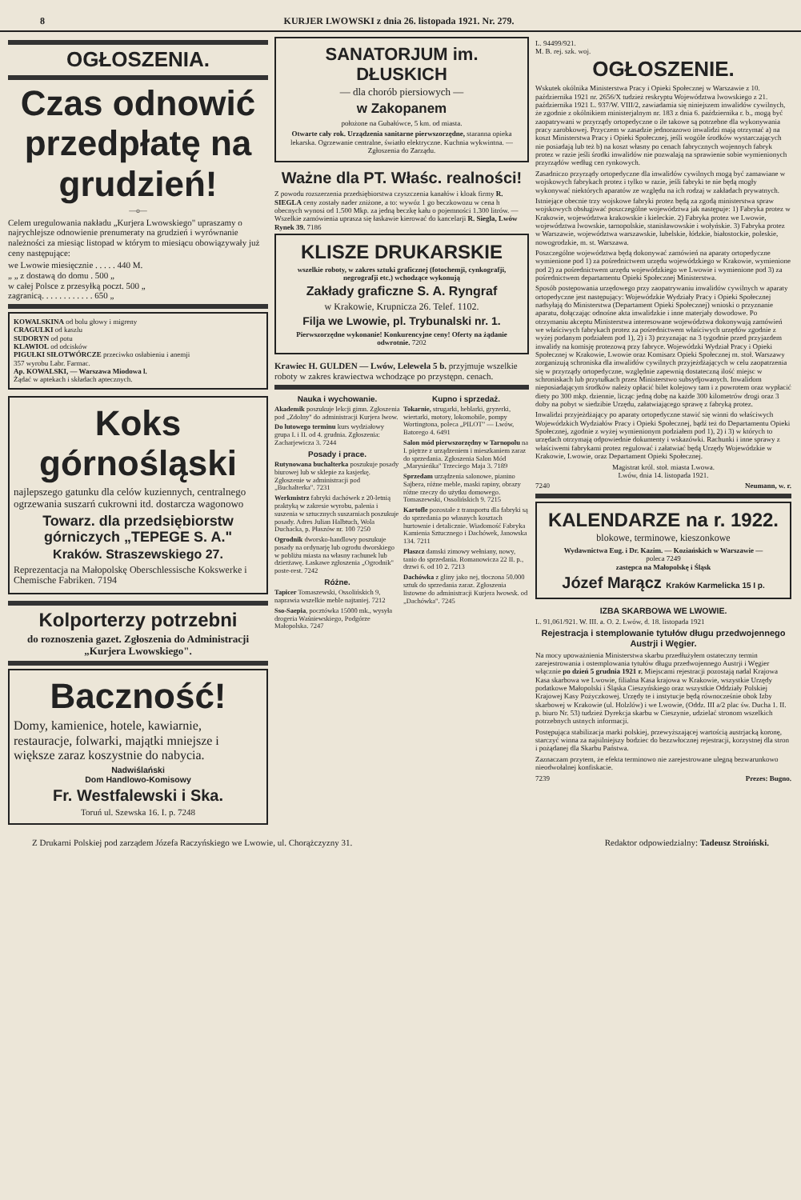8 KURJER LWOWSKI z dnia 26. listopada 1921. Nr. 279.
OGŁOSZENIA.
Czas odnowić przedpłatę na grudzień!
—o—
Celem uregulowania nakładu „Kurjera Lwowskiego" upraszamy o najrychlejsze odnowienie prenumeraty na grudzień i wyrównanie należności za miesiąc listopad w którym to miesiącu obowiązywały już ceny następujące:
we Lwowie miesięcznie . . . . . 440 M.
„ „ z dostawą do domu . 500 „
w całej Polsce z przesyłką poczt. 500 „
zagranicą. . . . . . . . . . . . 650 „
KOWALSKINA od bolu głowy i migreny
CRAGULKI od kaszlu
SUDORYN od potu
KLAWIOL od odcisków
PIGUŁKI SIŁOTWÓRCZE przeciwko osłabieniu i anemji
357 wyrobu Labr. Farmac.
Ap. KOWALSKI, — Warszawa Miodowa l.
Żądać w aptekach i składach aptecznych.
Koks górnośląski
najlepszego gatunku dla celów kuziennych, centralnego ogrzewania suszarń cukrowni itd. dostarcza wagonowo
Towarz. dla przedsiębiorstw górniczych „TEPEGE S. A."
Kraków. Straszewskiego 27.
Reprezentacja na Małopolskę Oberschlessische Kokswerke i Chemische Fabriken. 7194
Kolporterzy potrzebni
do roznoszenia gazet. Zgłoszenia do Administracji „Kurjera Lwowskiego".
Baczność!
Domy, kamienice, hotele, kawiarnie, restauracje, folwarki, majątki mniejsze i większe zaraz koszystnie do nabycia.
Nadwiślański
Dom Handlowo-Komisowy
Fr. Westfalewski i Ska.
Toruń ul. Szewska 16. I. p. 7248
SANATORJUM im. DŁUSKICH
— dla chorób piersiowych —
w Zakopanem
położone na Gubałówce, 5 km. od miasta.
Otwarte cały rok. Urządzenia sanitarne pierwszorzędne, staranna opieka lekarska. Ogrzewanie centralne, światło elektryczne. Kuchnia wykwintna. — Zgłoszenia do Zarządu.
Ważne dla PT. Właśc. realności!
Z powodu rozszerzenia przedsiębiorstwa czyszczenia kanałów i kloak firmy R. SIEGLA ceny zostały nader zniżone, a to: wywóz 1 go beczkowozu w cena h obecnych wynosi od 1.500 Mkp. za jedną beczkę kału o pojemności 1.300 litrów. — Wszelkie zamówienia uprasza się łaskawie kierować do kancelarji R. Siegla, Lwów Rynek 39. 7186
KLISZE DRUKARSKIE
wszelkie roboty, w zakres sztuki graficznej (fotochemji, cynkografji, negrografji etc.) wchodzące wykonują
Zakłady graficzne S. A. Ryngraf
w Krakowie, Krupnicza 26. Telef. 1102.
Filja we Lwowie, pl. Trybunalski nr. 1.
Pierwszorzędne wykonanie! Konkurencyjne ceny! Oferty na żądanie odwrotnie. 7202
Krawiec H. GULDEN — Lwów, Lelewela 5 b. przyjmuje wszelkie roboty w zakres krawiectwa wchodzące po przystępn. cenach.
Nauka i wychowanie.
Akademik poszukuje lekcji gimn. Zgłoszenia pod „Zdolny" do administracji Kurjera lwow.
Do lutowego terminu kurs wydziałowy grupa I. i II. od 4. grudnia. Zgłoszenia: Zacharjewicza 3. 7244
Posady i prace.
Rutynowana buchalterka poszukuje posady biurowej lub w sklepie za kasjerkę. Zgłoszenie w administracji pod „Buchalterka". 7231
Werkmistrz fabryki dachówek z 20-letnią praktyką w zakresie wyrobu, palenia i suszenia w sztucznych suszarniach poszukuje posady. Adres Julian Halbtuch, Wola Duchacka, p. Płaszów nr. 100 7250
Ogrodnik dworsko-handlowy poszukuje posady na ordynarję lub ogrodu dworskiego w pobliżu miasta na własny rachunek lub dzierżawę. Łaskawe zgłoszenia „Ogrodnik" poste-rest. 7242
Różne.
Tapicer Tomaszewski, Ossolińskich 9, naprawia wszelkie meble najtaniej. 7212
Sso-Saepia, pocztówka 15000 mk., wysyła drogeria Waśniewskiego, Podgórze Małopolska. 7247
Kupno i sprzedaż.
Tokarnie, strugarki, heblarki, gryzerki, wiertarki, motory, lokomobile, pompy Wortingtona, poleca „PILOT" — Lwów, Batorego 4. 6491
Salon mód pierwszorzędny w Tarnopolu na I. piętrze z urządzeniem i mieszkaniem zaraz do sprzedania. Zgłoszenia Salon Mód „Marysieńka" Trzeciego Maja 3. 7189
Sprzedam urządzenia salonowe, pianino Sajbera, różne meble, maski rapiny, obrazy różne rzeczy do użytku domowego. Tomaszewski, Ossolińskich 9. 7215
Kartofle pozostałe z transportu dla fabryki są do sprzedania po własnych kosztach hurtownie i detalicznie. Wiadomość Fabryka Kamienia Sztucznego i Dachówek, Janowska 134. 7211
Płaszcz damski zimowy wełniany, nowy, tanio do sprzedania. Romanowicza 22 II. p., drzwi 6. od 10 2. 7213
Dachówka z gliny jako nej, tłoczona 50.000 sztuk do sprzedania zaraz. Zgłoszenia listowne do administracji Kurjera lwowsk. od „Dachówka". 7245
L. 94499/921.
M. B. rej. szk. woj.
OGŁOSZENIE.
Wskutek okólnika Ministerstwa Pracy i Opieki Społecznej w Warszawie z 10. października 1921 nr. 2656/X tudzież reskryptu Województwa lwowskiego z 21. października 1921 L. 937/W. VIII/2, zawiadamia się niniejszem inwalidów cywilnych, że zgodnie z okólnikiem ministerjalnym nr. 183 z dnia 6. października r. b., mogą być zaopatrywani w przyrządy ortopedyczne o ile takowe są potrzebne dla wykonywania pracy zarobkowej. Przyczem w zasadzie jednorazowo inwalidzi mają otrzymać a) na koszt Ministerstwa Pracy i Opieki Społecznej, jeśli wogóle środków wystarczających nie posiadają lub też b) na koszt własny po cenach fabrycznych wojennych fabryk protez w razie jeśli środki inwalidów nie pozwalają na sprawienie sobie wymienionych przyrządów według cen rynkowych.
Zasadniczo przyrządy ortopedyczne dla inwalidów cywilnych mogą być zamawiane w wojskowych fabrykach protez i tylko w razie, jeśli fabryki te nie będą mogły wykonywać niektórych aparatów ze względu na ich rodzaj w zakładach prywatnych.
Istniejące obecnie trzy wojskowe fabryki protez będą za zgodą ministerstwa spraw wojskowych obsługiwać poszczególne województwa jak następuje: 1) Fabryka protez w Krakowie, województwa krakowskie i kieleckie. 2) Fabryka protez we Lwowie, województwa lwowskie, tarnopolskie, stanisławowskie i wołyńskie. 3) Fabryka protez w Warszawie, województwa warszawskie, lubelskie, łódzkie, białostockie, poleskie, nowogrodzkie, m. st. Warszawa.
Poszczególne województwa będą dokonywać zamówień na aparaty ortopedyczne wymienione pod 1) za pośrednictwem urzędu wojewódzkiego w Krakowie, wymienione pod 2) za pośrednictwem urzędu wojewódzkiego we Lwowie i wymienione pod 3) za pośrednictwem departamentu Opieki Społecznej Ministerstwa.
Sposób postępowania urzędowego przy zaopatrywaniu inwalidów cywilnych w aparaty ortopedyczne jest następujący: Wojewódzkie Wydziały Pracy i Opieki Społecznej nadsyłają do Ministerstwa (Departament Opieki Społecznej) wnioski o przyznanie aparatu, dołączając odnośne akta inwalidzkie i inne materjały dowodowe. Po otrzymaniu akceptu Ministerstwa interesowane województwa dokonywują zamówień we właściwych fabrykach protez za pośrednictwem właściwych urzędów zgodnie z wyżej podanym podziałem pod 1), 2) i 3) przyznając na 3 tygodnie przed przyjazdem inwalidy na komisję protezową przy fabryce. Wojewódzki Wydział Pracy i Opieki Społecznej w Krakowie, Lwowie oraz Komisarz Opieki Społecznej m. stoł. Warszawy zorganizują schroniska dla inwalidów cywilnych przyjeżdżających w celu zaopatrzenia się w przyrządy ortopedyczne, względnie zapewnią dostateczną ilość miejsc w schroniskach lub przytułkach przez Ministerstwo subsydjowanych. Inwalidom nieposiadającym środków należy opłacić bilet kolejowy tam i z powrotem oraz wypłacić diety po 300 mkp. dziennie, licząc jedną dobę na każde 300 kilometrów drogi oraz 3 doby na pobyt w siedzibie Urzędu, załatwiającego sprawę z fabryką protez.
Inwalidzi przyjeżdżający po aparaty ortopedyczne stawić się winni do właściwych Wojewódzkich Wydziałów Pracy i Opieki Społecznej, bądź też do Departamentu Opieki Społecznej, zgodnie z wyżej wymienionym podziałem pod 1), 2) i 3) w których to urzędach otrzymają odpowiednie dokumenty i wskazówki. Rachunki i inne sprawy z właściwemi fabrykami protez regulować i załatwiać będą Urzędy Wojewódzkie w Krakowie, Lwowie, oraz Departament Opieki Społecznej.
Magistrat król. stoł. miasta Lwowa.
Lwów, dnia 14. listopada 1921.
7240 Neumann, w. r.
KALENDARZE na r. 1922.
blokowe, terminowe, kieszonkowe
Wydawnictwa Eug. i Dr. Kazim. — Koziańskich w Warszawie —
poleca 7249
zastępca na Małopolskę i Śląsk
Józef Marącz Kraków Karmelicka 15 I p.
IZBA SKARBOWA WE LWOWIE.
L. 91,061/921. W. III. a. O. 2. Lwów, d. 18. listopada 1921
Rejestracja i stemplowanie tytułów długu przedwojennego Austrji i Węgier.
Na mocy upoważnienia Ministerstwa skarbu przedłużyłem ostateczny termin zarejestrowania i ostemplowania tytułów długu przedwojennego Austrji i Węgier włącznie po dzień 5 grudnia 1921 r. Miejscami rejestracji pozostają nadal Krajowa Kasa skarbowa we Lwowie, filialna Kasa krajowa w Krakowie, wszystkie Urzędy podatkowe Małopolski i Śląska Cieszyńskiego oraz wszystkie Oddziały Polskiej Krajowej Kasy Pożyczkowej. Urzędy te i instytucje będą równocześnie obok Izby skarbowej w Krakowie (ul. Holzlów) i we Lwowie, (Oddz. III a/2 plac św. Ducha 1. II. p. biuro Nr. 53) tudzież Dyrekcja skarbu w Cieszynie, udzielać stronom wszelkich potrzebnych ustnych informacji.
Postępująca stabilizacja marki polskiej, przewyższającej wartością austrjacką koronę, starczyć winna za najsilniejszy bodziec do bezzwłocznej rejestracji, korzystnej dla stron i pożądanej dla Skarbu Państwa.
Zaznaczam przytem, że efekta terminowo nie zarejestrowane ulegną bezwarunkowo nieodwołalnej konfiskacie.
7239 Prezes: Bugno.
Z Drukarni Polskiej pod zarządem Józefa Raczyńskiego we Lwowie, ul. Chorążczyzny 31. Redaktor odpowiedzialny: Tadeusz Stroiński.